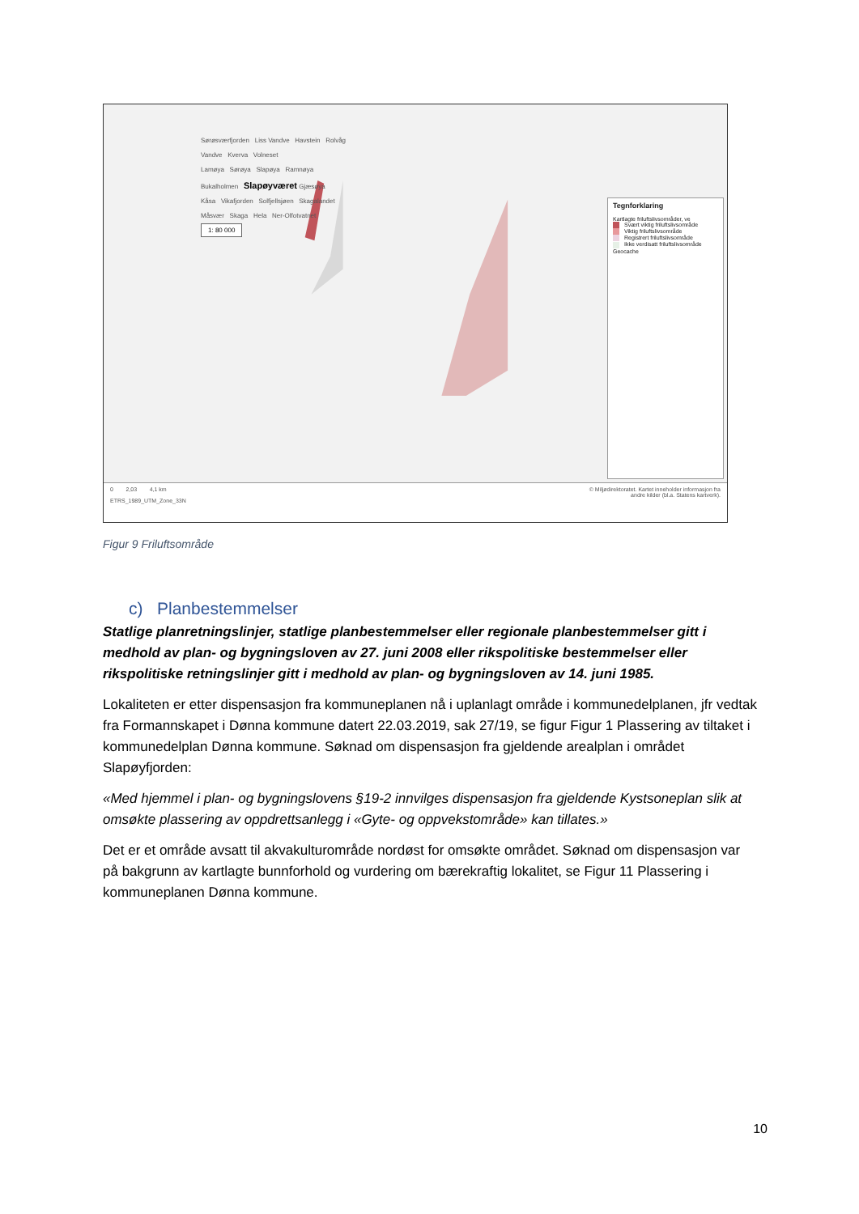Sørøsværfjorden Liss Vandve Havstein Rolvåg
Vandve Kverva Volneset
Lamøya Sørøya Slapøya Ramnøya
Bukalholmen Slapøyværet Gjæsøya
Kåsa Vikafjorden Solfjellsjøen Skagalandet
Måsvær Skaga Hela Ner-Olfotvatnet
1: 80 000
Tegnforklaring
Kartlagte friluftslivsområder, ve
Svært viktig friluftslivsområde
Viktig friluftslivsområde
Registrert friluftslivsområde
Ikke verdisatt friluftslivsområde
Geocache
0 2,03 4,1 km
ETRS_1989_UTM_Zone_33N
© Miljødirektoratet. Kartet inneholder informasjon fra
andre kilder (bl.a. Statens kartverk).
Figur 9 Friluftsområde
c) Planbestemmelser
Statlige planretningslinjer, statlige planbestemmelser eller regionale planbestemmelser gitt i medhold av plan- og bygningsloven av 27. juni 2008 eller rikspolitiske bestemmelser eller rikspolitiske retningslinjer gitt i medhold av plan- og bygningsloven av 14. juni 1985.
Lokaliteten er etter dispensasjon fra kommuneplanen nå i uplanlagt område i kommunedelplanen, jfr vedtak fra Formannskapet i Dønna kommune datert 22.03.2019, sak 27/19, se figur Figur 1 Plassering av tiltaket i kommunedelplan Dønna kommune. Søknad om dispensasjon fra gjeldende arealplan i området Slapøyfjorden:
«Med hjemmel i plan- og bygningslovens §19-2 innvilges dispensasjon fra gjeldende Kystsoneplan slik at omsøkte plassering av oppdrettsanlegg i «Gyte- og oppvekstområde» kan tillates.»
Det er et område avsatt til akvakulturområde nordøst for omsøkte området. Søknad om dispensasjon var på bakgrunn av kartlagte bunnforhold og vurdering om bærekraftig lokalitet, se Figur 11 Plassering i kommuneplanen Dønna kommune.
10